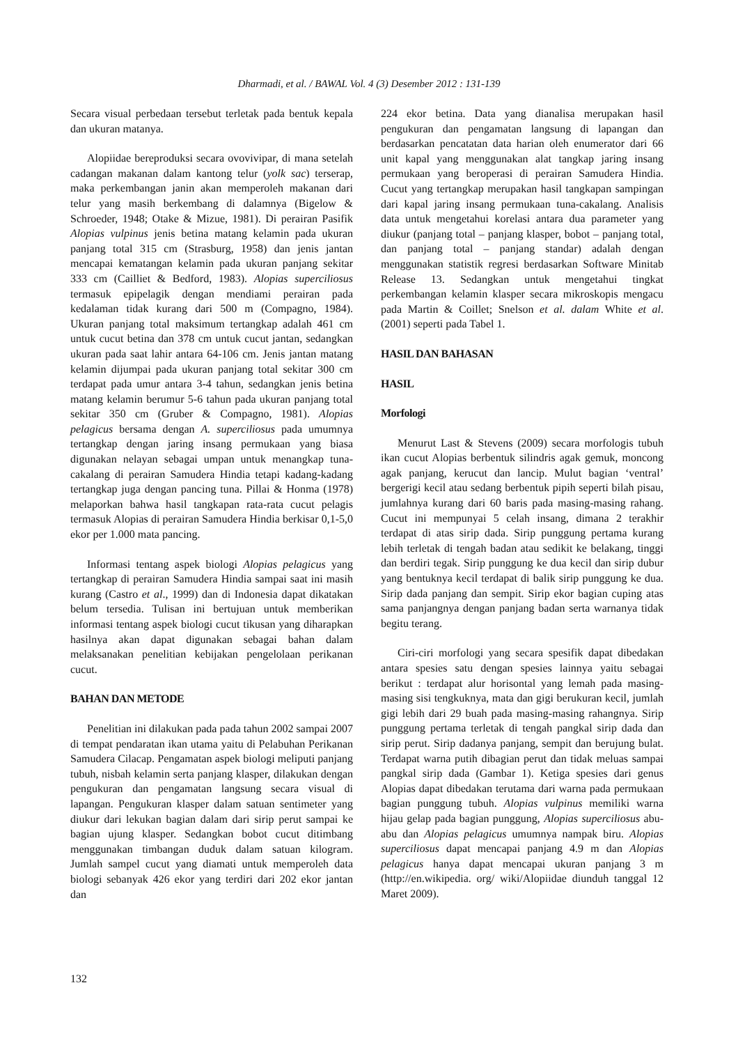Dharmadi, et al. / BAWAL Vol. 4 (3) Desember 2012 : 131-139
Secara visual perbedaan tersebut terletak pada bentuk kepala dan ukuran matanya.
Alopiidae bereproduksi secara ovovivipar, di mana setelah cadangan makanan dalam kantong telur (yolk sac) terserap, maka perkembangan janin akan memperoleh makanan dari telur yang masih berkembang di dalamnya (Bigelow & Schroeder, 1948; Otake & Mizue, 1981). Di perairan Pasifik Alopias vulpinus jenis betina matang kelamin pada ukuran panjang total 315 cm (Strasburg, 1958) dan jenis jantan mencapai kematangan kelamin pada ukuran panjang sekitar 333 cm (Cailliet & Bedford, 1983). Alopias superciliosus termasuk epipelagik dengan mendiami perairan pada kedalaman tidak kurang dari 500 m (Compagno, 1984). Ukuran panjang total maksimum tertangkap adalah 461 cm untuk cucut betina dan 378 cm untuk cucut jantan, sedangkan ukuran pada saat lahir antara 64-106 cm. Jenis jantan matang kelamin dijumpai pada ukuran panjang total sekitar 300 cm terdapat pada umur antara 3-4 tahun, sedangkan jenis betina matang kelamin berumur 5-6 tahun pada ukuran panjang total sekitar 350 cm (Gruber & Compagno, 1981). Alopias pelagicus bersama dengan A. superciliosus pada umumnya tertangkap dengan jaring insang permukaan yang biasa digunakan nelayan sebagai umpan untuk menangkap tuna-cakalang di perairan Samudera Hindia tetapi kadang-kadang tertangkap juga dengan pancing tuna. Pillai & Honma (1978) melaporkan bahwa hasil tangkapan rata-rata cucut pelagis termasuk Alopias di perairan Samudera Hindia berkisar 0,1-5,0 ekor per 1.000 mata pancing.
Informasi tentang aspek biologi Alopias pelagicus yang tertangkap di perairan Samudera Hindia sampai saat ini masih kurang (Castro et al., 1999) dan di Indonesia dapat dikatakan belum tersedia. Tulisan ini bertujuan untuk memberikan informasi tentang aspek biologi cucut tikusan yang diharapkan hasilnya akan dapat digunakan sebagai bahan dalam melaksanakan penelitian kebijakan pengelolaan perikanan cucut.
BAHAN DAN METODE
Penelitian ini dilakukan pada pada tahun 2002 sampai 2007 di tempat pendaratan ikan utama yaitu di Pelabuhan Perikanan Samudera Cilacap. Pengamatan aspek biologi meliputi panjang tubuh, nisbah kelamin serta panjang klasper, dilakukan dengan pengukuran dan pengamatan langsung secara visual di lapangan. Pengukuran klasper dalam satuan sentimeter yang diukur dari lekukan bagian dalam dari sirip perut sampai ke bagian ujung klasper. Sedangkan bobot cucut ditimbang menggunakan timbangan duduk dalam satuan kilogram. Jumlah sampel cucut yang diamati untuk memperoleh data biologi sebanyak 426 ekor yang terdiri dari 202 ekor jantan dan
224 ekor betina. Data yang dianalisa merupakan hasil pengukuran dan pengamatan langsung di lapangan dan berdasarkan pencatatan data harian oleh enumerator dari 66 unit kapal yang menggunakan alat tangkap jaring insang permukaan yang beroperasi di perairan Samudera Hindia. Cucut yang tertangkap merupakan hasil tangkapan sampingan dari kapal jaring insang permukaan tuna-cakalang. Analisis data untuk mengetahui korelasi antara dua parameter yang diukur (panjang total – panjang klasper, bobot – panjang total, dan panjang total – panjang standar) adalah dengan menggunakan statistik regresi berdasarkan Software Minitab Release 13. Sedangkan untuk mengetahui tingkat perkembangan kelamin klasper secara mikroskopis mengacu pada Martin & Coillet; Snelson et al. dalam White et al. (2001) seperti pada Tabel 1.
HASIL DAN BAHASAN
HASIL
Morfologi
Menurut Last & Stevens (2009) secara morfologis tubuh ikan cucut Alopias berbentuk silindris agak gemuk, moncong agak panjang, kerucut dan lancip. Mulut bagian ‘ventral’ bergerigi kecil atau sedang berbentuk pipih seperti bilah pisau, jumlahnya kurang dari 60 baris pada masing-masing rahang. Cucut ini mempunyai 5 celah insang, dimana 2 terakhir terdapat di atas sirip dada. Sirip punggung pertama kurang lebih terletak di tengah badan atau sedikit ke belakang, tinggi dan berdiri tegak. Sirip punggung ke dua kecil dan sirip dubur yang bentuknya kecil terdapat di balik sirip punggung ke dua. Sirip dada panjang dan sempit. Sirip ekor bagian cuping atas sama panjangnya dengan panjang badan serta warnanya tidak begitu terang.
Ciri-ciri morfologi yang secara spesifik dapat dibedakan antara spesies satu dengan spesies lainnya yaitu sebagai berikut : terdapat alur horisontal yang lemah pada masing-masing sisi tengkuknya, mata dan gigi berukuran kecil, jumlah gigi lebih dari 29 buah pada masing-masing rahangnya. Sirip punggung pertama terletak di tengah pangkal sirip dada dan sirip perut. Sirip dadanya panjang, sempit dan berujung bulat. Terdapat warna putih dibagian perut dan tidak meluas sampai pangkal sirip dada (Gambar 1). Ketiga spesies dari genus Alopias dapat dibedakan terutama dari warna pada permukaan bagian punggung tubuh. Alopias vulpinus memiliki warna hijau gelap pada bagian punggung, Alopias superciliosus abu-abu dan Alopias pelagicus umumnya nampak biru. Alopias superciliosus dapat mencapai panjang 4.9 m dan Alopias pelagicus hanya dapat mencapai ukuran panjang 3 m (http://en.wikipedia. org/ wiki/Alopiidae diunduh tanggal 12 Maret 2009).
132